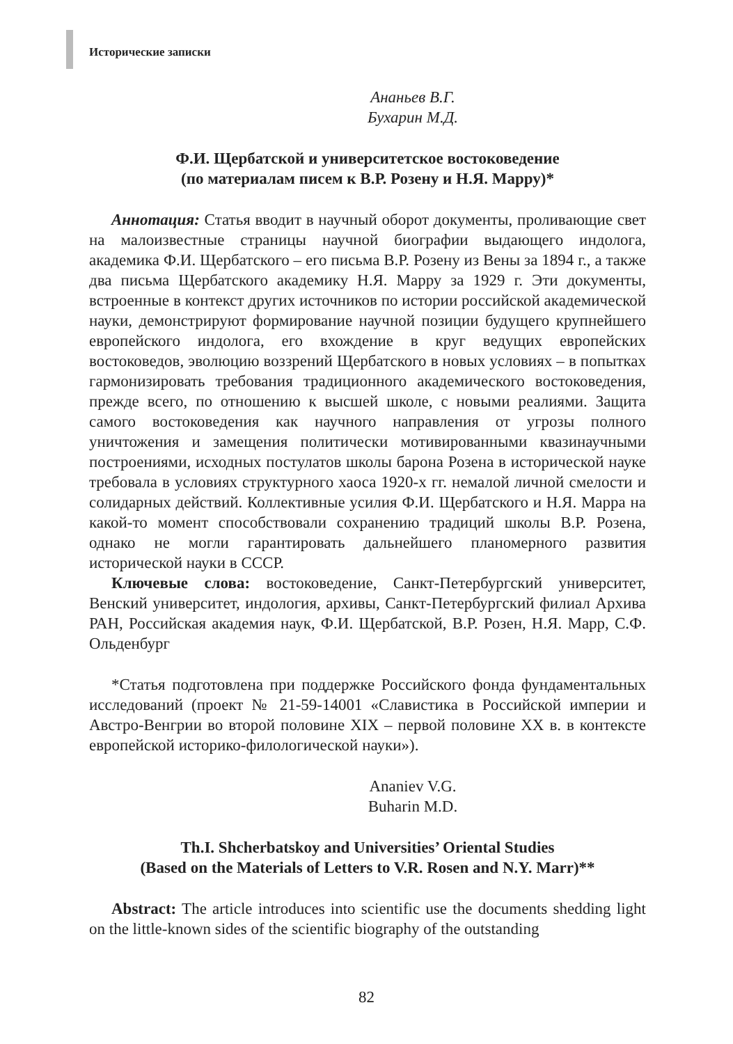Исторические записки
Ананьев В.Г.
Бухарин М.Д.
Ф.И. Щербатской и университетское востоковедение
(по материалам писем к В.Р. Розену и Н.Я. Марру)*
Аннотация: Статья вводит в научный оборот документы, проливающие свет на малоизвестные страницы научной биографии выдающего индолога, академика Ф.И. Щербатского – его письма В.Р. Розену из Вены за 1894 г., а также два письма Щербатского академику Н.Я. Марру за 1929 г. Эти документы, встроенные в контекст других источников по истории российской академической науки, демонстрируют формирование научной позиции будущего крупнейшего европейского индолога, его вхождение в круг ведущих европейских востоковедов, эволюцию воззрений Щербатского в новых условиях – в попытках гармонизировать требования традиционного академического востоковедения, прежде всего, по отношению к высшей школе, с новыми реалиями. Защита самого востоковедения как научного направления от угрозы полного уничтожения и замещения политически мотивированными квазинаучными построениями, исходных постулатов школы барона Розена в исторической науке требовала в условиях структурного хаоса 1920-х гг. немалой личной смелости и солидарных действий. Коллективные усилия Ф.И. Щербатского и Н.Я. Марра на какой-то момент способствовали сохранению традиций школы В.Р. Розена, однако не могли гарантировать дальнейшего планомерного развития исторической науки в СССР.
Ключевые слова: востоковедение, Санкт-Петербургский университет, Венский университет, индология, архивы, Санкт-Петербургский филиал Архива РАН, Российская академия наук, Ф.И. Щербатской, В.Р. Розен, Н.Я. Марр, С.Ф. Ольденбург
*Статья подготовлена при поддержке Российского фонда фундаментальных исследований (проект № 21-59-14001 «Славистика в Российской империи и Австро-Венгрии во второй половине XIX – первой половине XX в. в контексте европейской историко-филологической науки»).
Ananiev V.G.
Buharin M.D.
Th.I. Shcherbatskoy and Universities’ Oriental Studies
(Based on the Materials of Letters to V.R. Rosen and N.Y. Marr)**
Abstract: The article introduces into scientific use the documents shedding light on the little-known sides of the scientific biography of the outstanding
82